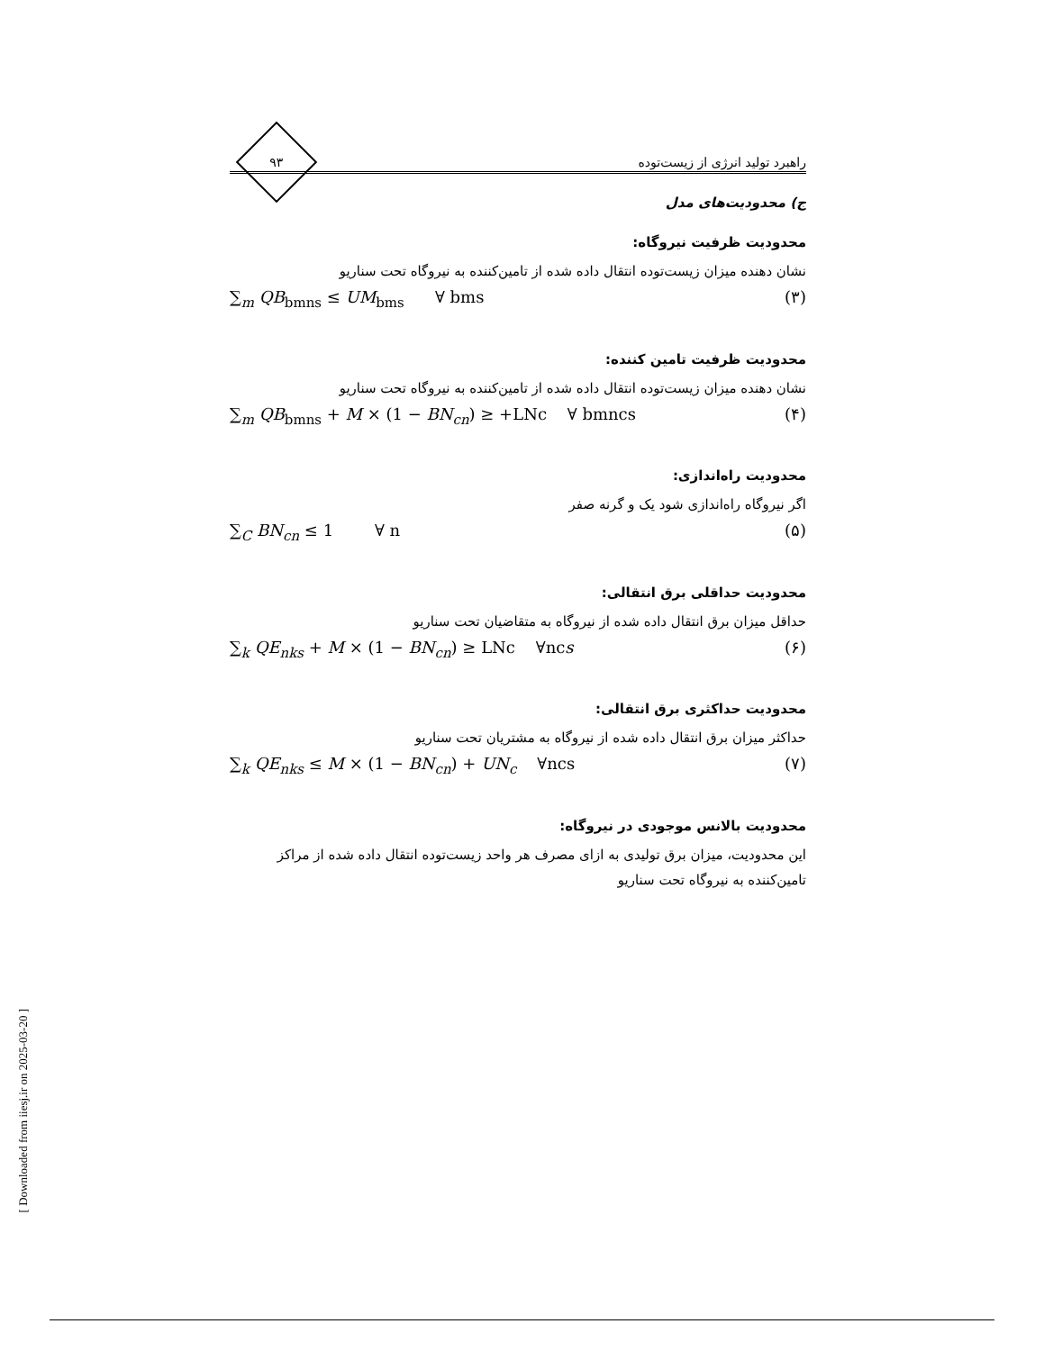راهبرد تولید انرژی از زیست‌توده
۹۳
ج) محدودیت‌های مدل
محدودیت ظرفیت نیروگاه:
نشان دهنده میزان زیست‌توده انتقال داده شده از تامین‌کننده به نیروگاه تحت سناریو
∑<sub>m</sub> QB<sub>bmns</sub> ≤ UM<sub>bms</sub> ∀ bms (۳)
محدودیت ظرفیت تامین کننده:
نشان دهنده میزان زیست‌توده انتقال داده شده از تامین‌کننده به نیروگاه تحت سناریو
∑<sub>m</sub> QB<sub>bmns</sub> + M × (1 − BN<sub>cn</sub>) ≥ +LNc ∀ bmncs (۴)
محدودیت راه‌اندازی:
اگر نیروگاه راه‌اندازی شود یک و گرنه صفر
∑<sub>C</sub> BN<sub>cn</sub> ≤ 1 ∀ n (۵)
محدودیت حداقلی برق انتقالی:
حداقل میزان برق انتقال داده شده از نیروگاه به متقاضیان تحت سناریو
∑<sub>k</sub> QE<sub>nks</sub> + M × (1 − BN<sub>cn</sub>) ≥ LNc ∀ncs (۶)
محدودیت حداکثری برق انتقالی:
حداکثر میزان برق انتقال داده شده از نیروگاه به مشتریان تحت سناریو
∑<sub>k</sub> QE<sub>nks</sub> ≤ M × (1 − BN<sub>cn</sub>) + UN<sub>c</sub> ∀ncs (۷)
محدودیت بالانس موجودی در نیروگاه:
این محدودیت، میزان برق تولیدی به ازای مصرف هر واحد زیست‌توده انتقال داده شده از مراکز تامین‌کننده به نیروگاه تحت سناریو
[ Downloaded from iiesj.ir on 2025-03-20 ]